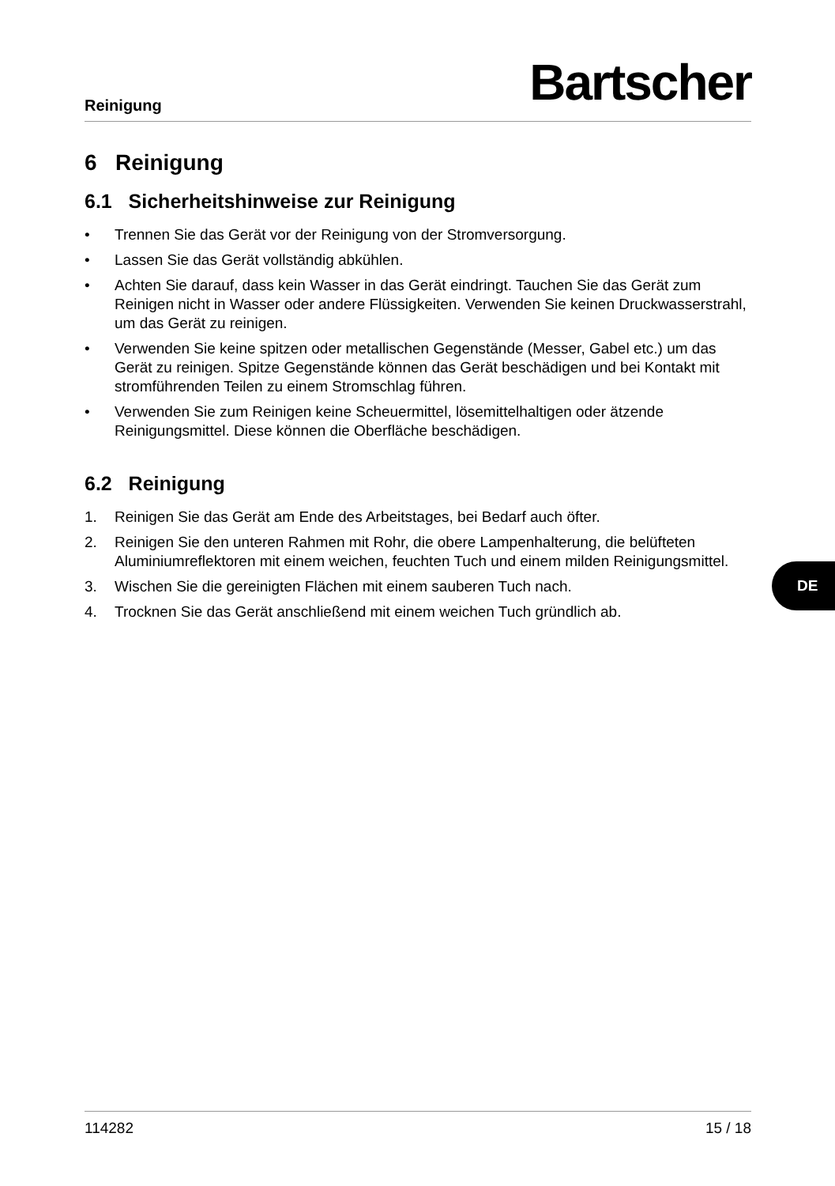Reinigung
Bartscher
6 Reinigung
6.1 Sicherheitshinweise zur Reinigung
• Trennen Sie das Gerät vor der Reinigung von der Stromversorgung.
• Lassen Sie das Gerät vollständig abkühlen.
• Achten Sie darauf, dass kein Wasser in das Gerät eindringt. Tauchen Sie das Gerät zum Reinigen nicht in Wasser oder andere Flüssigkeiten. Verwenden Sie keinen Druckwasserstrahl, um das Gerät zu reinigen.
• Verwenden Sie keine spitzen oder metallischen Gegenstände (Messer, Gabel etc.) um das Gerät zu reinigen. Spitze Gegenstände können das Gerät beschädigen und bei Kontakt mit stromführenden Teilen zu einem Stromschlag führen.
• Verwenden Sie zum Reinigen keine Scheuermittel, lösemittelhaltigen oder ätzende Reinigungsmittel. Diese können die Oberfläche beschädigen.
6.2 Reinigung
1. Reinigen Sie das Gerät am Ende des Arbeitstages, bei Bedarf auch öfter.
2. Reinigen Sie den unteren Rahmen mit Rohr, die obere Lampenhalterung, die belüfteten Aluminiumreflektoren mit einem weichen, feuchten Tuch und einem milden Reinigungsmittel.
3. Wischen Sie die gereinigten Flächen mit einem sauberen Tuch nach.
4. Trocknen Sie das Gerät anschließend mit einem weichen Tuch gründlich ab.
114282 15 / 18
DE